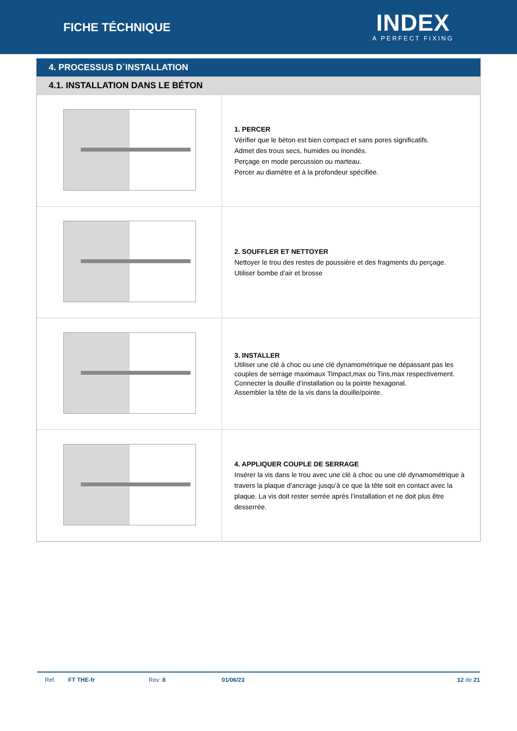FICHE TÉCHNIQUE
INDEX
A PERFECT FIXING
4. PROCESSUS D´INSTALLATION
4.1. INSTALLATION DANS LE BÉTON
| | 1. PERCER Vérifier que le béton est bien compact et sans pores significatifs. Admet des trous secs, humides ou inondés. Perçage en mode percussion ou marteau. Percer au diamètre et à la profondeur spécifiée. |
| | 2. SOUFFLER ET NETTOYER Nettoyer le trou des restes de poussière et des fragments du perçage. Utiliser bombe d'air et brosse |
| | 3. INSTALLER Utiliser une clé à choc ou une clé dynamométrique ne dépassant pas les couples de serrage maximaux Timpact,max ou Tins,max respectivement. Connecter la douille d’installation ou la pointe hexagonal. Assembler la tête de la vis dans la douille/pointe. |
| | 4. APPLIQUER COUPLE DE SERRAGE Insérer la vis dans le trou avec une clé à choc ou une clé dynamométrique à travers la plaque d’ancrage jusqu’à ce que la tête soit en contact avec la plaque. La vis doit rester serrée après l’installation et ne doit plus être desserrée. |
Ref. FT THE-fr Rev: 8 01/06/23 12 de 21